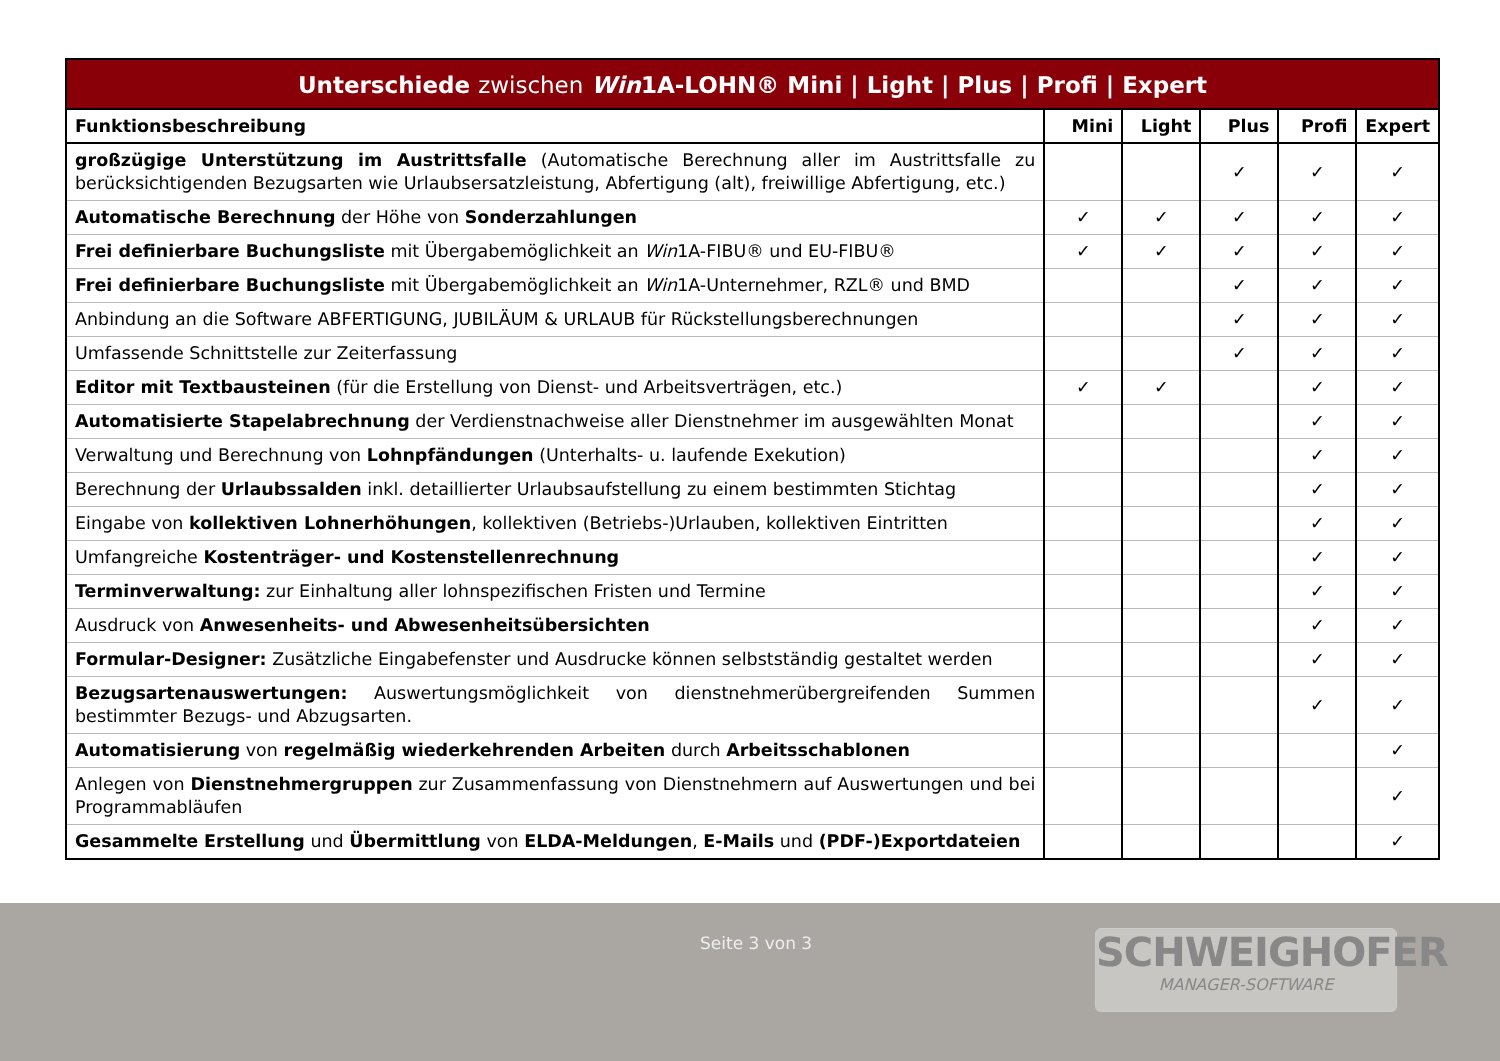Unterschiede zwischen Win1A-LOHN® Mini | Light | Plus | Profi | Expert
| Funktionsbeschreibung | Mini | Light | Plus | Profi | Expert |
| --- | --- | --- | --- | --- | --- |
| großzügige Unterstützung im Austrittsfalle (Automatische Berechnung aller im Austrittsfalle zu berücksichtigenden Bezugsarten wie Urlaubsersatzleistung, Abfertigung (alt), freiwillige Abfertigung, etc.) | | | ✓ | ✓ | ✓ |
| Automatische Berechnung der Höhe von Sonderzahlungen | ✓ | ✓ | ✓ | ✓ | ✓ |
| Frei definierbare Buchungsliste mit Übergabemöglichkeit an Win 1A-FIBU® und EU-FIBU® | ✓ | ✓ | ✓ | ✓ | ✓ |
| Frei definierbare Buchungsliste mit Übergabemöglichkeit an Win 1A-Unternehmer, RZL® und BMD | | | ✓ | ✓ | ✓ |
| Anbindung an die Software ABFERTIGUNG, JUBILÄUM & URLAUB für Rückstellungsberechnungen | | | ✓ | ✓ | ✓ |
| Umfassende Schnittstelle zur Zeiterfassung | | | ✓ | ✓ | ✓ |
| Editor mit Textbausteinen (für die Erstellung von Dienst- und Arbeitsverträgen, etc.) | ✓ | ✓ | | ✓ | ✓ |
| Automatisierte Stapelabrechnung der Verdienstnachweise aller Dienstnehmer im ausgewählten Monat | | | | ✓ | ✓ |
| Verwaltung und Berechnung von Lohnpfändungen (Unterhalts- u. laufende Exekution) | | | | ✓ | ✓ |
| Berechnung der Urlaubssalden inkl. detaillierter Urlaubsaufstellung zu einem bestimmten Stichtag | | | | ✓ | ✓ |
| Eingabe von kollektiven Lohnerhöhungen , kollektiven (Betriebs-)Urlauben, kollektiven Eintritten | | | | ✓ | ✓ |
| Umfangreiche Kostenträger- und Kostenstellenrechnung | | | | ✓ | ✓ |
| Terminverwaltung: zur Einhaltung aller lohnspezifischen Fristen und Termine | | | | ✓ | ✓ |
| Ausdruck von Anwesenheits- und Abwesenheitsübersichten | | | | ✓ | ✓ |
| Formular-Designer: Zusätzliche Eingabefenster und Ausdrucke können selbstständig gestaltet werden | | | | ✓ | ✓ |
| Bezugsartenauswertungen: Auswertungsmöglichkeit von dienstnehmerübergreifenden Summen bestimmter Bezugs- und Abzugsarten. | | | | ✓ | ✓ |
| Automatisierung von regelmäßig wiederkehrenden Arbeiten durch Arbeitsschablonen | | | | | ✓ |
| Anlegen von Dienstnehmergruppen zur Zusammenfassung von Dienstnehmern auf Auswertungen und bei Programmabläufen | | | | | ✓ |
| Gesammelte Erstellung und Übermittlung von ELDA-Meldungen , E-Mails und (PDF-)Exportdateien | | | | | ✓ |
Seite 3 von 3 SCHWEIGHOFER
MANAGER-SOFTWARE